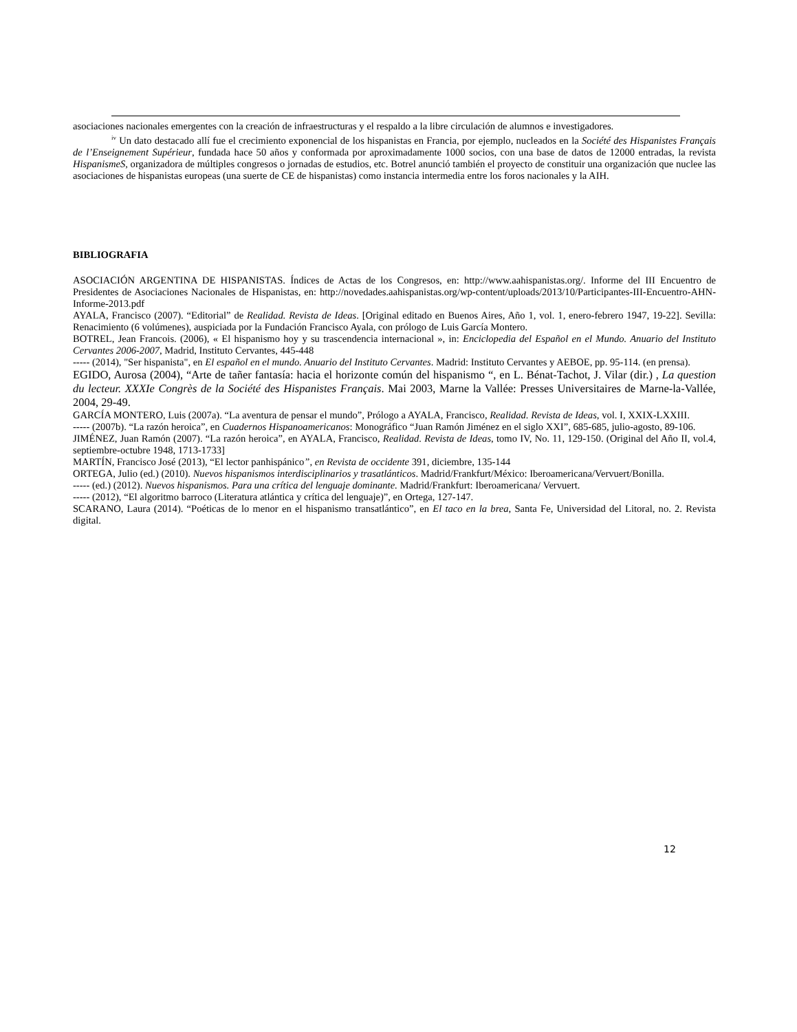asociaciones nacionales emergentes con la creación de infraestructuras y el respaldo a la libre circulación de alumnos e investigadores.
<sup>iv</sup> Un dato destacado allí fue el crecimiento exponencial de los hispanistas en Francia, por ejemplo, nucleados en la Société des Hispanistes Français de l’Enseignement Supérieur, fundada hace 50 años y conformada por aproximadamente 1000 socios, con una base de datos de 12000 entradas, la revista HispanismeS, organizadora de múltiples congresos o jornadas de estudios, etc. Botrel anunció también el proyecto de constituir una organización que nuclee las asociaciones de hispanistas europeas (una suerte de CE de hispanistas) como instancia intermedia entre los foros nacionales y la AIH.
BIBLIOGRAFIA
ASOCIACIÓN ARGENTINA DE HISPANISTAS. Índices de Actas de los Congresos, en: http://www.aahispanistas.org/. Informe del III Encuentro de Presidentes de Asociaciones Nacionales de Hispanistas, en: http://novedades.aahispanistas.org/wp-content/uploads/2013/10/Participantes-III-Encuentro-AHN-Informe-2013.pdf
AYALA, Francisco (2007). “Editorial” de Realidad. Revista de Ideas. [Original editado en Buenos Aires, Año 1, vol. 1, enero-febrero 1947, 19-22]. Sevilla: Renacimiento (6 volúmenes), auspiciada por la Fundación Francisco Ayala, con prólogo de Luis García Montero.
BOTREL, Jean Francois. (2006), « El hispanismo hoy y su trascendencia internacional », in: Enciclopedia del Español en el Mundo. Anuario del Instituto Cervantes 2006-2007, Madrid, Instituto Cervantes, 445-448
----- (2014), "Ser hispanista", en El español en el mundo. Anuario del Instituto Cervantes. Madrid: Instituto Cervantes y AEBOE, pp. 95-114. (en prensa).
EGIDO, Aurosa (2004), “Arte de tañer fantasía: hacia el horizonte común del hispanismo “, en L. Bénat-Tachot, J. Vilar (dir.) , La question du lecteur. XXXIe Congrès de la Société des Hispanistes Français. Mai 2003, Marne la Vallée: Presses Universitaires de Marne-la-Vallée, 2004, 29-49.
GARCÍA MONTERO, Luis (2007a). “La aventura de pensar el mundo”, Prólogo a AYALA, Francisco, Realidad. Revista de Ideas, vol. I, XXIX-LXXIII.
----- (2007b). “La razón heroica”, en Cuadernos Hispanoamericanos: Monográfico “Juan Ramón Jiménez en el siglo XXI”, 685-685, julio-agosto, 89-106.
JIMÉNEZ, Juan Ramón (2007). “La razón heroica”, en AYALA, Francisco, Realidad. Revista de Ideas, tomo IV, No. 11, 129-150. (Original del Año II, vol.4, septiembre-octubre 1948, 1713-1733]
MARTÍN, Francisco José (2013), “El lector panhispánico”, en Revista de occidente 391, diciembre, 135-144
ORTEGA, Julio (ed.) (2010). Nuevos hispanismos interdisciplinarios y trasatlánticos. Madrid/Frankfurt/México: Iberoamericana/Vervuert/Bonilla.
----- (ed.) (2012). Nuevos hispanismos. Para una crítica del lenguaje dominante. Madrid/Frankfurt: Iberoamericana/ Vervuert.
----- (2012), “El algoritmo barroco (Literatura atlántica y crítica del lenguaje)”, en Ortega, 127-147.
SCARANO, Laura (2014). “Poéticas de lo menor en el hispanismo transatlántico”, en El taco en la brea, Santa Fe, Universidad del Litoral, no. 2. Revista digital.
12